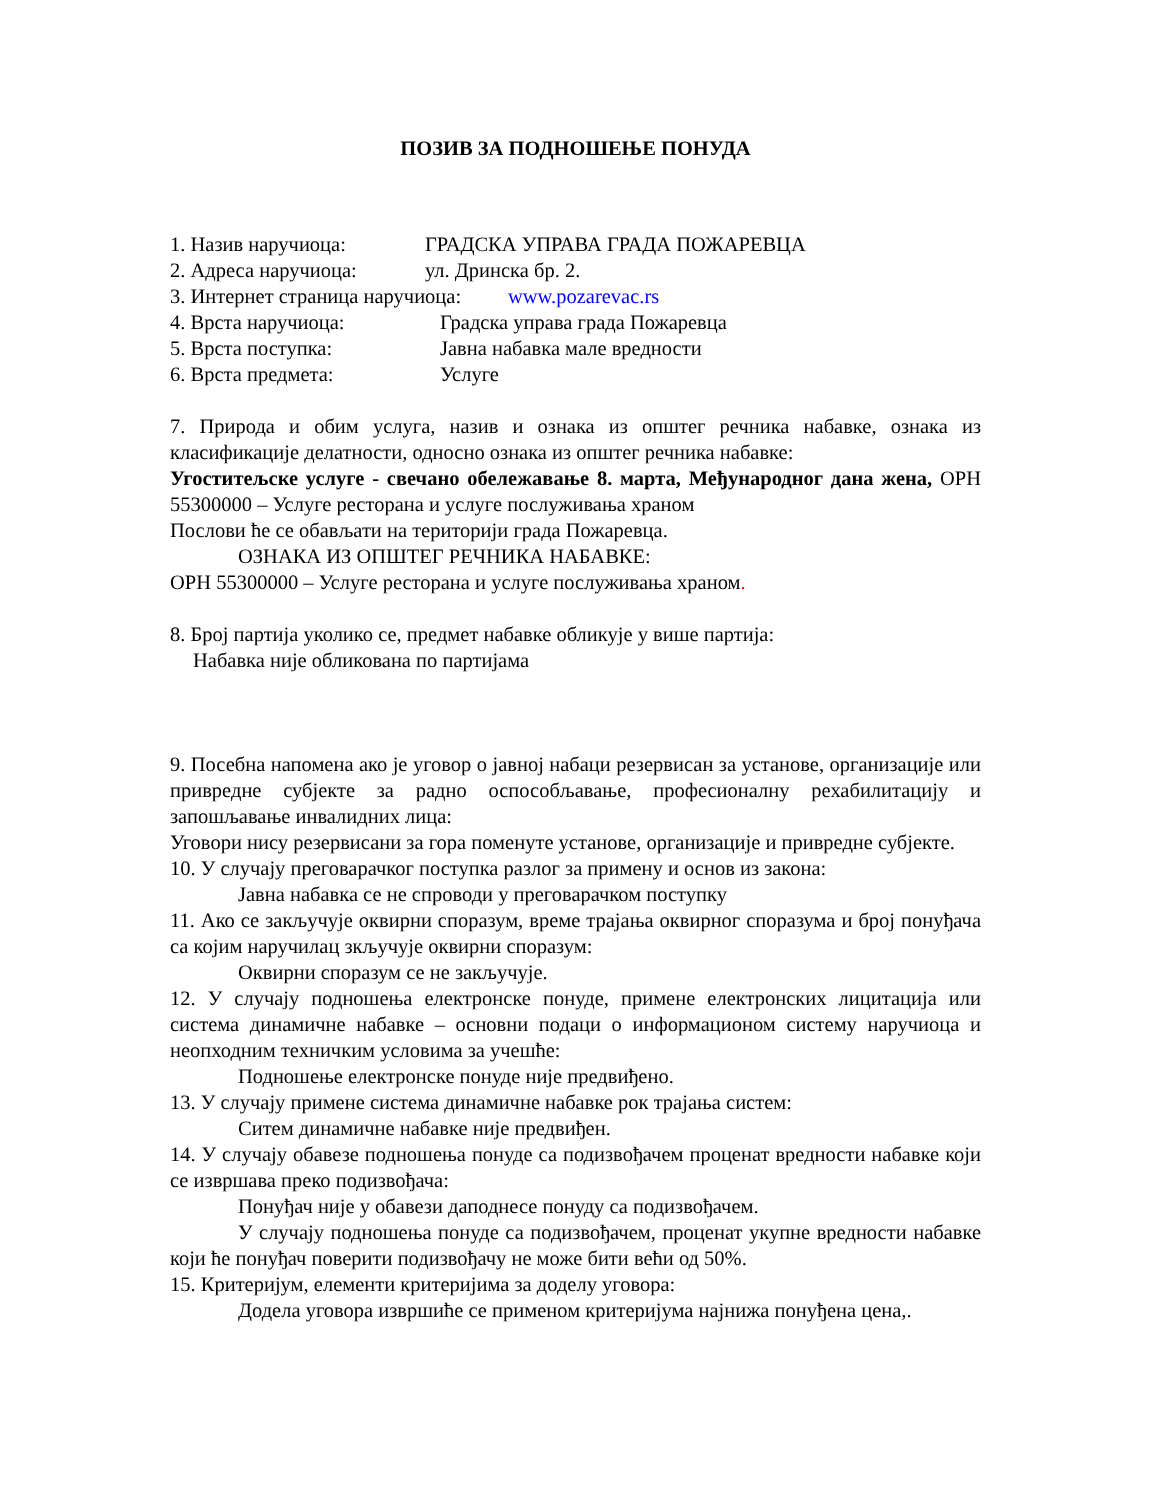ПОЗИВ ЗА ПОДНОШЕЊЕ ПОНУДА
1. Назив наручиоца: ГРАДСКА УПРАВА ГРАДА ПОЖАРЕВЦА
2. Адреса наручиоца: ул. Дринска бр. 2.
3. Интернет страница наручиоца: www.pozarevac.rs
4. Врста наручиоца: Градска управа града Пожаревца
5. Врста поступка: Јавна набавка мале вредности
6. Врста предмета: Услуге
7. Природа и обим услуга, назив и ознака из општег речника набавке, ознака из класификације делатности, односно ознака из општег речника набавке:
Угоститељске услуге - свечано обележавање 8. марта, Међународног дана жена, ОРН 55300000 – Услуге ресторана и услуге послуживања храном
Послови ће се обављати на територији града Пожаревца.
ОЗНАКА ИЗ ОПШТЕГ РЕЧНИКА НАБАВКЕ:
ОРН 55300000 – Услуге ресторана и услуге послуживања храном.
8. Број партија уколико се, предмет набавке обликује у више партија:
Набавка није обликована по партијама
9. Посебна напомена ако је уговор о јавној набаци резервисан за установе, организације или привредне субјекте за радно оспособљавање, професионалну рехабилитацију и запошљавање инвалидних лица:
Уговори нису резервисани за гора поменуте установе, организације и привредне субјекте.
10. У случају преговарачког поступка разлог за примену и основ из закона:
Јавна набавка се не спроводи у преговарачком поступку
11. Ако се закључује оквирни споразум, време трајања оквирног споразума и број понуђача са којим наручилац зкључује оквирни споразум:
Оквирни споразум се не закључује.
12. У случају подношења електронске понуде, примене електронских лицитација или система динамичне набавке – основни подаци о информационом систему наручиоца и неопходним техничким условима за учешће:
Подношење електронске понуде није предвиђено.
13. У случају примене система динамичне набавке рок трајања систем:
Ситем динамичне набавке није предвиђен.
14. У случају обавезе подношења понуде са подизвођачем проценат вредности набавке који се извршава преко подизвођача:
Понуђач није у обавези даподнесе понуду са подизвођачем.
У случају подношења понуде са подизвођачем, проценат укупне вредности набавке који ће понуђач поверити подизвођачу не може бити већи од 50%.
15. Критеријум, елементи критеријима за доделу уговора:
Додела уговора извршиће се применом критеријума најнижа понуђена цена,.